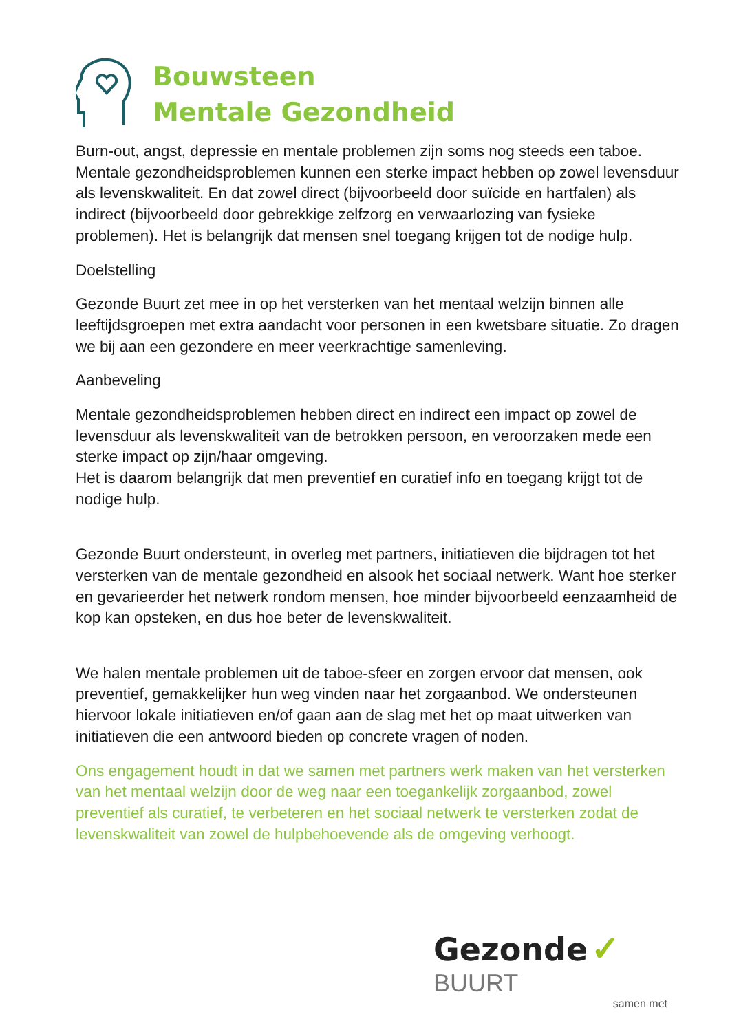Bouwsteen
Mentale Gezondheid
Burn-out, angst, depressie en mentale problemen zijn soms nog steeds een taboe. Mentale gezondheidsproblemen kunnen een sterke impact hebben op zowel levensduur als levenskwaliteit. En dat zowel direct (bijvoorbeeld door suïcide en hartfalen) als indirect (bijvoorbeeld door gebrekkige zelfzorg en verwaarlozing van fysieke problemen). Het is belangrijk dat mensen snel toegang krijgen tot de nodige hulp.
Doelstelling
Gezonde Buurt zet mee in op het versterken van het mentaal welzijn binnen alle leeftijdsgroepen met extra aandacht voor personen in een kwetsbare situatie. Zo dragen we bij aan een gezondere en meer veerkrachtige samenleving.
Aanbeveling
Mentale gezondheidsproblemen hebben direct en indirect een impact op zowel de levensduur als levenskwaliteit van de betrokken persoon, en veroorzaken mede een sterke impact op zijn/haar omgeving.
Het is daarom belangrijk dat men preventief en curatief info en toegang krijgt tot de nodige hulp.
Gezonde Buurt ondersteunt, in overleg met partners, initiatieven die bijdragen tot het versterken van de mentale gezondheid en alsook het sociaal netwerk. Want hoe sterker en gevarieerder het netwerk rondom mensen, hoe minder bijvoorbeeld eenzaamheid de kop kan opsteken, en dus hoe beter de levenskwaliteit.
We halen mentale problemen uit de taboe-sfeer en zorgen ervoor dat mensen, ook preventief, gemakkelijker hun weg vinden naar het zorgaanbod. We ondersteunen hiervoor lokale initiatieven en/of gaan aan de slag met het op maat uitwerken van initiatieven die een antwoord bieden op concrete vragen of noden.
Ons engagement houdt in dat we samen met partners werk maken van het versterken van het mentaal welzijn door de weg naar een toegankelijk zorgaanbod, zowel preventief als curatief, te verbeteren en het sociaal netwerk te versterken zodat de levenskwaliteit van zowel de hulpbehoevende als de omgeving verhoogt.
Gezonde ✓ BUURT
samen met